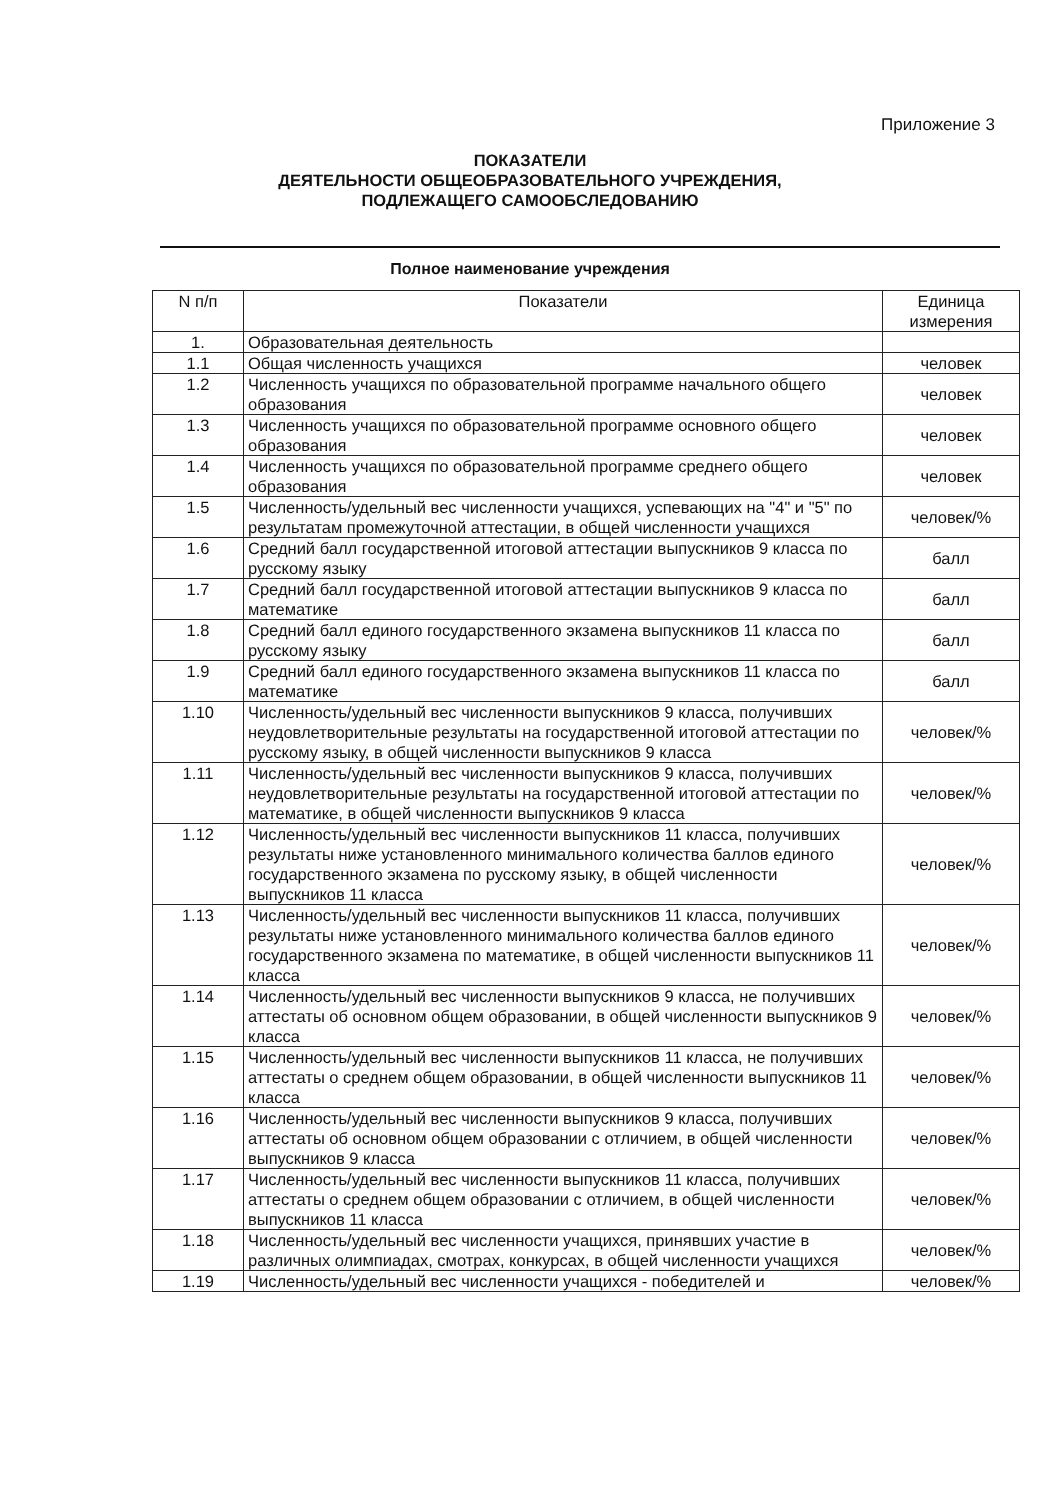Приложение 3
ПОКАЗАТЕЛИ
ДЕЯТЕЛЬНОСТИ ОБЩЕОБРАЗОВАТЕЛЬНОГО УЧРЕЖДЕНИЯ,
ПОДЛЕЖАЩЕГО САМООБСЛЕДОВАНИЮ
Полное наименование учреждения
| N п/п | Показатели | Единица измерения |
| --- | --- | --- |
| 1. | Образовательная деятельность | |
| 1.1 | Общая численность учащихся | человек |
| 1.2 | Численность учащихся по образовательной программе начального общего образования | человек |
| 1.3 | Численность учащихся по образовательной программе основного общего образования | человек |
| 1.4 | Численность учащихся по образовательной программе среднего общего образования | человек |
| 1.5 | Численность/удельный вес численности учащихся, успевающих на "4" и "5" по результатам промежуточной аттестации, в общей численности учащихся | человек/% |
| 1.6 | Средний балл государственной итоговой аттестации выпускников 9 класса по русскому языку | балл |
| 1.7 | Средний балл государственной итоговой аттестации выпускников 9 класса по математике | балл |
| 1.8 | Средний балл единого государственного экзамена выпускников 11 класса по русскому языку | балл |
| 1.9 | Средний балл единого государственного экзамена выпускников 11 класса по математике | балл |
| 1.10 | Численность/удельный вес численности выпускников 9 класса, получивших неудовлетворительные результаты на государственной итоговой аттестации по русскому языку, в общей численности выпускников 9 класса | человек/% |
| 1.11 | Численность/удельный вес численности выпускников 9 класса, получивших неудовлетворительные результаты на государственной итоговой аттестации по математике, в общей численности выпускников 9 класса | человек/% |
| 1.12 | Численность/удельный вес численности выпускников 11 класса, получивших результаты ниже установленного минимального количества баллов единого государственного экзамена по русскому языку, в общей численности выпускников 11 класса | человек/% |
| 1.13 | Численность/удельный вес численности выпускников 11 класса, получивших результаты ниже установленного минимального количества баллов единого государственного экзамена по математике, в общей численности выпускников 11 класса | человек/% |
| 1.14 | Численность/удельный вес численности выпускников 9 класса, не получивших аттестаты об основном общем образовании, в общей численности выпускников 9 класса | человек/% |
| 1.15 | Численность/удельный вес численности выпускников 11 класса, не получивших аттестаты о среднем общем образовании, в общей численности выпускников 11 класса | человек/% |
| 1.16 | Численность/удельный вес численности выпускников 9 класса, получивших аттестаты об основном общем образовании с отличием, в общей численности выпускников 9 класса | человек/% |
| 1.17 | Численность/удельный вес численности выпускников 11 класса, получивших аттестаты о среднем общем образовании с отличием, в общей численности выпускников 11 класса | человек/% |
| 1.18 | Численность/удельный вес численности учащихся, принявших участие в различных олимпиадах, смотрах, конкурсах, в общей численности учащихся | человек/% |
| 1.19 | Численность/удельный вес численности учащихся - победителей и | человек/% |